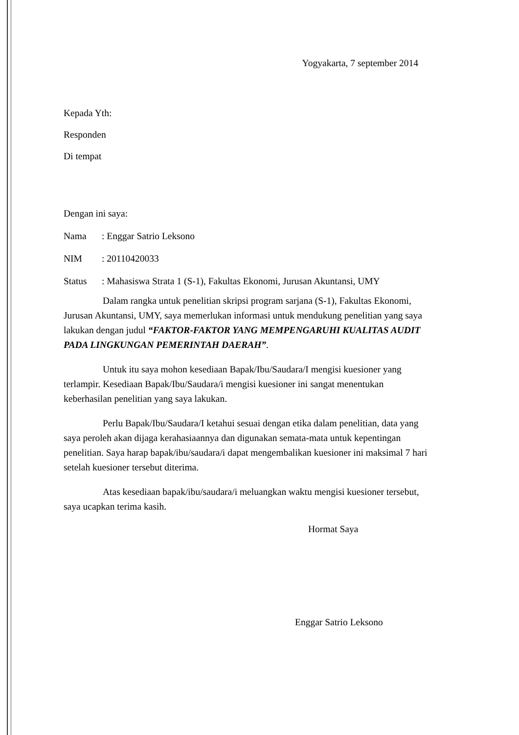Yogyakarta, 7 september 2014
Kepada Yth:
Responden
Di tempat
Dengan ini saya:
Nama: Enggar Satrio Leksono
NIM: 20110420033
Status: Mahasiswa Strata 1 (S-1), Fakultas Ekonomi, Jurusan Akuntansi, UMY
Dalam rangka untuk penelitian skripsi program sarjana (S-1), Fakultas Ekonomi, Jurusan Akuntansi, UMY, saya memerlukan informasi untuk mendukung penelitian yang saya lakukan dengan judul “FAKTOR-FAKTOR YANG MEMPENGARUHI KUALITAS AUDIT PADA LINGKUNGAN PEMERINTAH DAERAH”.
Untuk itu saya mohon kesediaan Bapak/Ibu/Saudara/I mengisi kuesioner yang terlampir. Kesediaan Bapak/Ibu/Saudara/i mengisi kuesioner ini sangat menentukan keberhasilan penelitian yang saya lakukan.
Perlu Bapak/Ibu/Saudara/I ketahui sesuai dengan etika dalam penelitian, data yang saya peroleh akan dijaga kerahasiaannya dan digunakan semata-mata untuk kepentingan penelitian. Saya harap bapak/ibu/saudara/i dapat mengembalikan kuesioner ini maksimal 7 hari setelah kuesioner tersebut diterima.
Atas kesediaan bapak/ibu/saudara/i meluangkan waktu mengisi kuesioner tersebut, saya ucapkan terima kasih.
Hormat Saya
Enggar Satrio Leksono